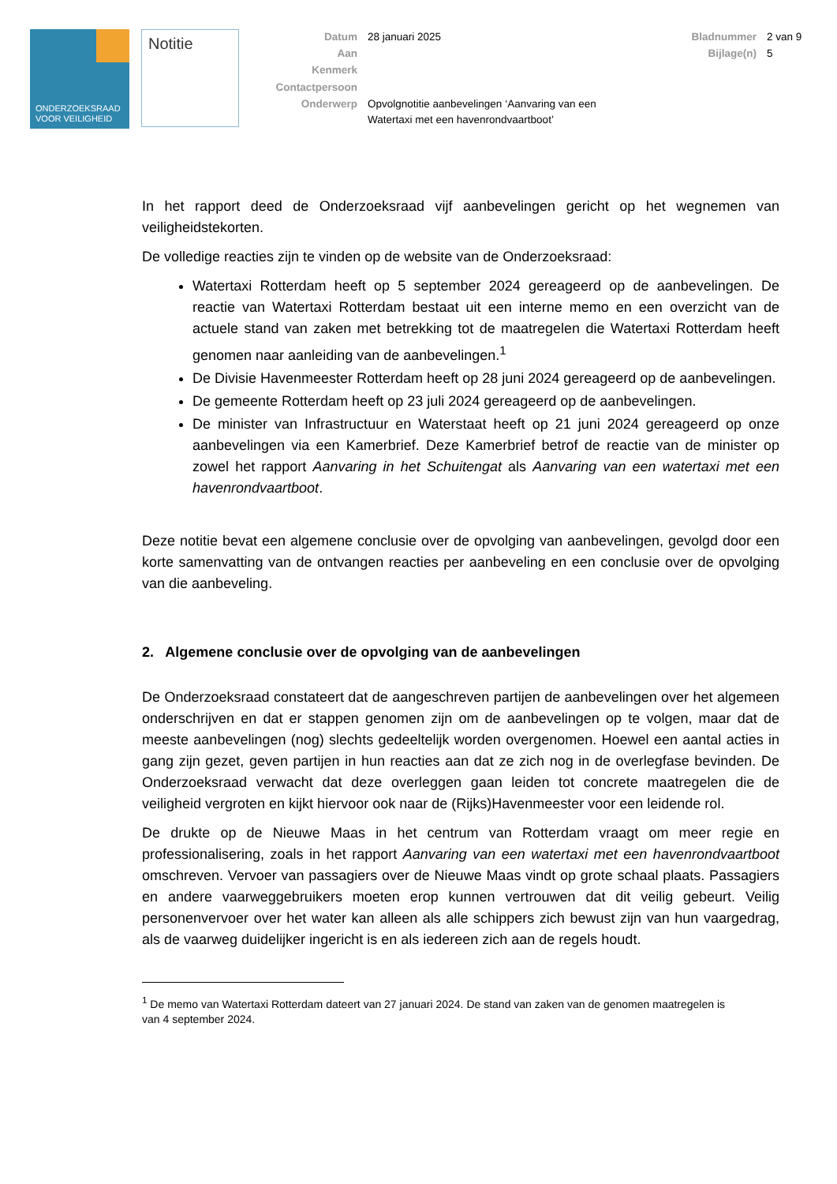ONDERZOEKSRAAD
VOOR VEILIGHEID
Notitie
Datum
28 januari 2025
Bladnummer
2 van 9
Aan
Bijlage(n)
5
Kenmerk
Contactpersoon
Onderwerp
Opvolgnotitie aanbevelingen ‘Aanvaring van een Watertaxi met een havenrondvaartboot’
In het rapport deed de Onderzoeksraad vijf aanbevelingen gericht op het wegnemen van veiligheidstekorten.
De volledige reacties zijn te vinden op de website van de Onderzoeksraad:
Watertaxi Rotterdam heeft op 5 september 2024 gereageerd op de aanbevelingen. De reactie van Watertaxi Rotterdam bestaat uit een interne memo en een overzicht van de actuele stand van zaken met betrekking tot de maatregelen die Watertaxi Rotterdam heeft genomen naar aanleiding van de aanbevelingen.<sup>1</sup>
De Divisie Havenmeester Rotterdam heeft op 28 juni 2024 gereageerd op de aanbevelingen.
De gemeente Rotterdam heeft op 23 juli 2024 gereageerd op de aanbevelingen.
De minister van Infrastructuur en Waterstaat heeft op 21 juni 2024 gereageerd op onze aanbevelingen via een Kamerbrief. Deze Kamerbrief betrof de reactie van de minister op zowel het rapport Aanvaring in het Schuitengat als Aanvaring van een watertaxi met een havenrondvaartboot.
Deze notitie bevat een algemene conclusie over de opvolging van aanbevelingen, gevolgd door een korte samenvatting van de ontvangen reacties per aanbeveling en een conclusie over de opvolging van die aanbeveling.
2. Algemene conclusie over de opvolging van de aanbevelingen
De Onderzoeksraad constateert dat de aangeschreven partijen de aanbevelingen over het algemeen onderschrijven en dat er stappen genomen zijn om de aanbevelingen op te volgen, maar dat de meeste aanbevelingen (nog) slechts gedeeltelijk worden overgenomen. Hoewel een aantal acties in gang zijn gezet, geven partijen in hun reacties aan dat ze zich nog in de overlegfase bevinden. De Onderzoeksraad verwacht dat deze overleggen gaan leiden tot concrete maatregelen die de veiligheid vergroten en kijkt hiervoor ook naar de (Rijks)Havenmeester voor een leidende rol.
De drukte op de Nieuwe Maas in het centrum van Rotterdam vraagt om meer regie en professionalisering, zoals in het rapport Aanvaring van een watertaxi met een havenrondvaartboot omschreven. Vervoer van passagiers over de Nieuwe Maas vindt op grote schaal plaats. Passagiers en andere vaarweggebruikers moeten erop kunnen vertrouwen dat dit veilig gebeurt. Veilig personenvervoer over het water kan alleen als alle schippers zich bewust zijn van hun vaargedrag, als de vaarweg duidelijker ingericht is en als iedereen zich aan de regels houdt.
<sup>1</sup> De memo van Watertaxi Rotterdam dateert van 27 januari 2024. De stand van zaken van de genomen maatregelen is van 4 september 2024.